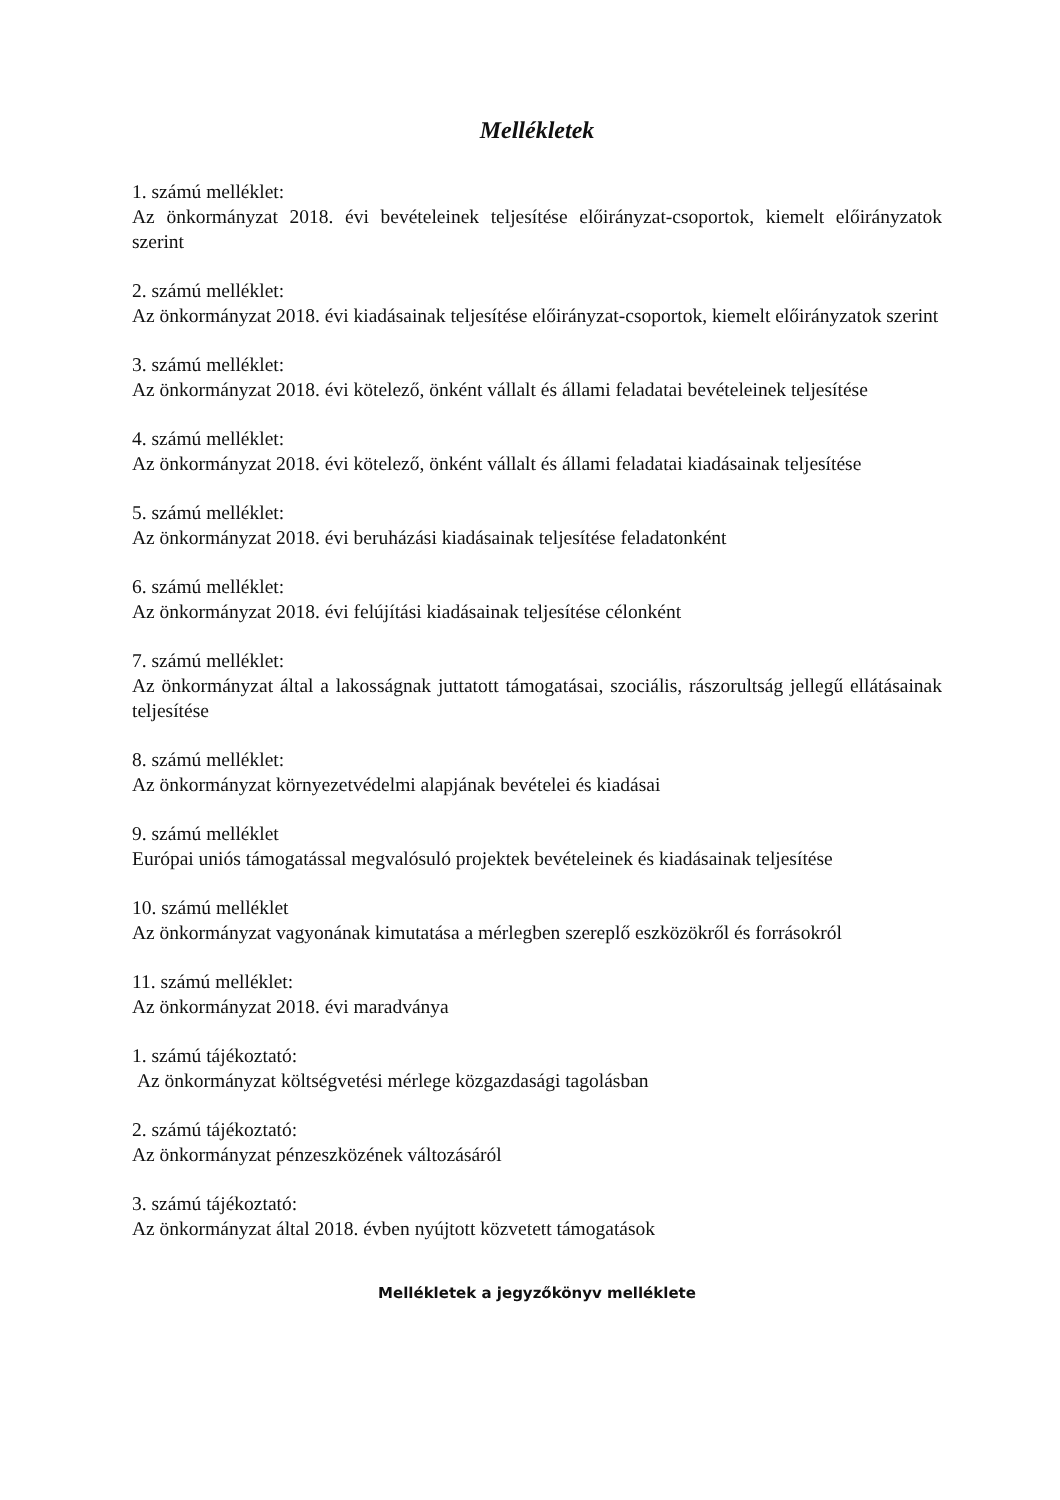Mellékletek
1. számú melléklet:
Az önkormányzat 2018. évi bevételeinek teljesítése előirányzat-csoportok, kiemelt előirányzatok szerint
2. számú melléklet:
Az önkormányzat 2018. évi kiadásainak teljesítése előirányzat-csoportok, kiemelt előirányzatok szerint
3. számú melléklet:
Az önkormányzat 2018. évi kötelező, önként vállalt és állami feladatai bevételeinek teljesítése
4. számú melléklet:
Az önkormányzat 2018. évi kötelező, önként vállalt és állami feladatai kiadásainak teljesítése
5. számú melléklet:
Az önkormányzat 2018. évi beruházási kiadásainak teljesítése feladatonként
6. számú melléklet:
Az önkormányzat 2018. évi felújítási kiadásainak teljesítése célonként
7. számú melléklet:
Az önkormányzat által a lakosságnak juttatott támogatásai, szociális, rászorultság jellegű ellátásainak teljesítése
8. számú melléklet:
Az önkormányzat környezetvédelmi alapjának bevételei és kiadásai
9. számú melléklet
Európai uniós támogatással megvalósuló projektek bevételeinek és kiadásainak teljesítése
10. számú melléklet
Az önkormányzat vagyonának kimutatása a mérlegben szereplő eszközökről és forrásokról
11. számú melléklet:
Az önkormányzat 2018. évi maradványa
1. számú tájékoztató:
Az önkormányzat költségvetési mérlege közgazdasági tagolásban
2. számú tájékoztató:
Az önkormányzat pénzeszközének változásáról
3. számú tájékoztató:
Az önkormányzat által 2018. évben nyújtott közvetett támogatások
Mellékletek a jegyzőkönyv melléklete